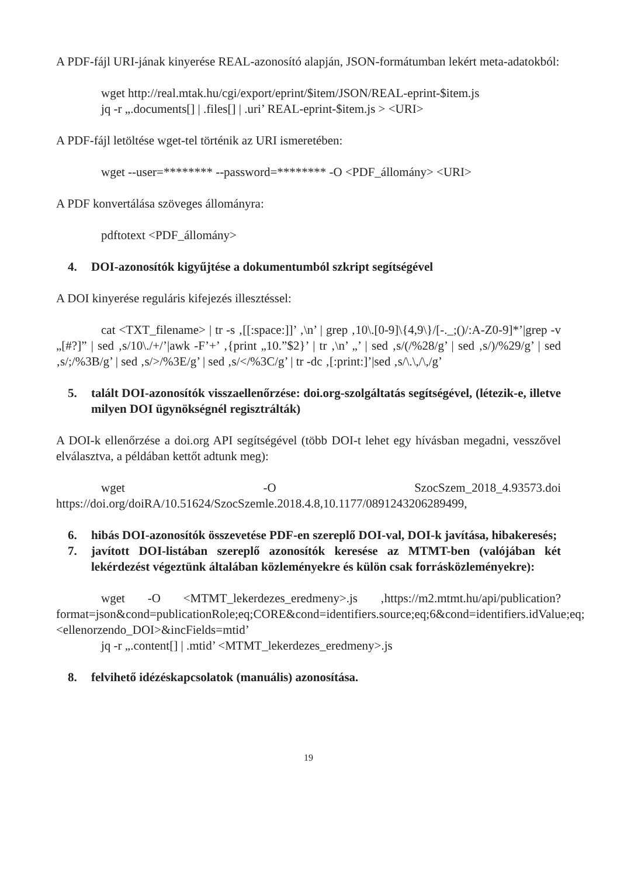A PDF-fájl URI-jának kinyerése REAL-azonosító alapján, JSON-formátumban lekért meta-adatokból:
wget http://real.mtak.hu/cgi/export/eprint/$item/JSON/REAL-eprint-$item.js
jq -r „.documents[] | .files[] | .uri’ REAL-eprint-$item.js > <URI>
A PDF-fájl letöltése wget-tel történik az URI ismeretében:
wget --user=******** --password=******** -O <PDF_állomány> <URI>
A PDF konvertálása szöveges állományra:
pdftotext <PDF_állomány>
4. DOI-azonosítók kigyűjtése a dokumentumból szkript segítségével
A DOI kinyerése reguláris kifejezés illesztéssel:
cat <TXT_filename> | tr -s ‚[[:space:]]’ ‚\n’ | grep ‚10\.[0-9]\{4,9\}/[-._;()/:A-Z0-9]*’|grep -v „[#?]” | sed ‚s/10\./+/’|awk -F’+’ ‚{print „10.”$2}’ | tr ‚\n’ „’ | sed ‚s/(/%28/g’ | sed ‚s/)/%29/g’ | sed ‚s/;/%3B/g’ | sed ‚s/>/%3E/g’ | sed ‚s/</%3C/g’ | tr -dc ‚[:print:]’|sed ‚s/\.\,/\,/g’
5. talált DOI-azonosítók visszaellenőrzése: doi.org-szolgáltatás segítségével, (létezik-e, illetve milyen DOI ügynökségnél regisztrálták)
A DOI-k ellenőrzése a doi.org API segítségével (több DOI-t lehet egy hívásban megadni, vesszővel elválasztva, a példában kettőt adtunk meg):
wget -O SzocSzem_2018_4.93573.doi https://doi.org/doiRA/10.51624/SzocSzemle.2018.4.8,10.1177/0891243206289499,
6. hibás DOI-azonosítók összevetése PDF-en szereplő DOI-val, DOI-k javítása, hibakeresés;
7. javított DOI-listában szereplő azonosítók keresése az MTMT-ben (valójában két lekérdezést végeztünk általában közleményekre és külön csak forrásközleményekre):
wget -O <MTMT_lekerdezes_eredmeny>.js ‚https://m2.mtmt.hu/api/publication?format=json&cond=publicationRole;eq;CORE&cond=identifiers.source;eq;6&cond=identifiers.idValue;eq;<ellenorzendo_DOI>&incFields=mtid’
jq -r „.content[] | .mtid’ <MTMT_lekerdezes_eredmeny>.js
8. felvihető idézéskapcsolatok (manuális) azonosítása.
19